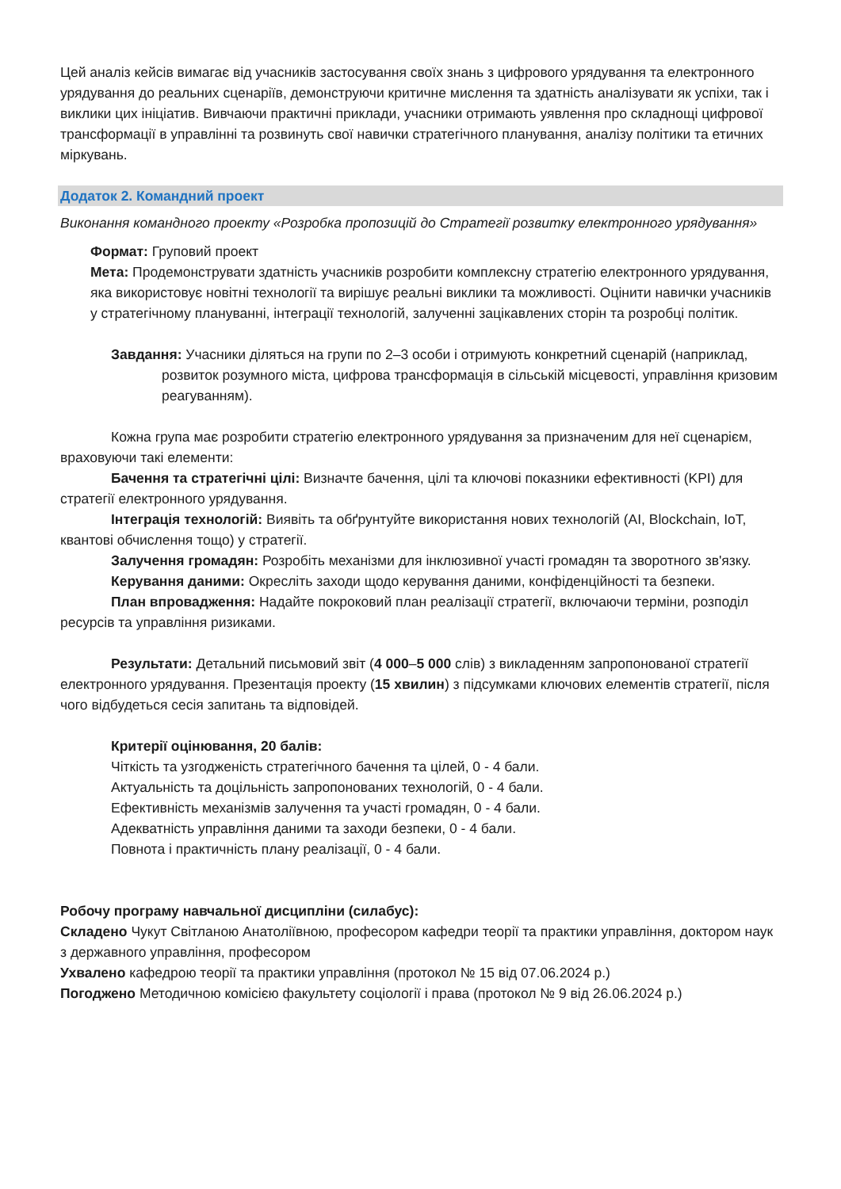Цей аналіз кейсів вимагає від учасників застосування своїх знань з цифрового урядування та електронного урядування до реальних сценаріїв, демонструючи критичне мислення та здатність аналізувати як успіхи, так і виклики цих ініціатив. Вивчаючи практичні приклади, учасники отримають уявлення про складнощі цифрової трансформації в управлінні та розвинуть свої навички стратегічного планування, аналізу політики та етичних міркувань.
Додаток 2. Командний проект
Виконання командного проекту «Розробка пропозицій до Стратегії розвитку електронного урядування»
Формат: Груповий проект
Мета: Продемонструвати здатність учасників розробити комплексну стратегію електронного урядування, яка використовує новітні технології та вирішує реальні виклики та можливості. Оцінити навички учасників у стратегічному плануванні, інтеграції технологій, залученні зацікавлених сторін та розробці політик.
Завдання: Учасники діляться на групи по 2–3 особи і отримують конкретний сценарій (наприклад, розвиток розумного міста, цифрова трансформація в сільській місцевості, управління кризовим реагуванням).
Кожна група має розробити стратегію електронного урядування за призначеним для неї сценарієм, враховуючи такі елементи:
Бачення та стратегічні цілі: Визначте бачення, цілі та ключові показники ефективності (KPI) для стратегії електронного урядування.
Інтеграція технологій: Виявіть та обґрунтуйте використання нових технологій (AI, Blockchain, IoT, квантові обчислення тощо) у стратегії.
Залучення громадян: Розробіть механізми для інклюзивної участі громадян та зворотного зв'язку.
Керування даними: Окресліть заходи щодо керування даними, конфіденційності та безпеки.
План впровадження: Надайте покроковий план реалізації стратегії, включаючи терміни, розподіл ресурсів та управління ризиками.
Результати: Детальний письмовий звіт (4 000–5 000 слів) з викладенням запропонованої стратегії електронного урядування. Презентація проекту (15 хвилин) з підсумками ключових елементів стратегії, після чого відбудеться сесія запитань та відповідей.
Критерії оцінювання, 20 балів:
Чіткість та узгодженість стратегічного бачення та цілей, 0 - 4 бали.
Актуальність та доцільність запропонованих технологій, 0 - 4 бали.
Ефективність механізмів залучення та участі громадян, 0 - 4 бали.
Адекватність управління даними та заходи безпеки, 0 - 4 бали.
Повнота і практичність плану реалізації, 0 - 4 бали.
Робочу програму навчальної дисципліни (силабус):
Складено Чукут Світланою Анатоліївною, професором кафедри теорії та практики управління, доктором наук з державного управління, професором
Ухвалено кафедрою теорії та практики управління (протокол № 15 від 07.06.2024 р.)
Погоджено Методичною комісією факультету соціології і права (протокол № 9 від 26.06.2024 р.)